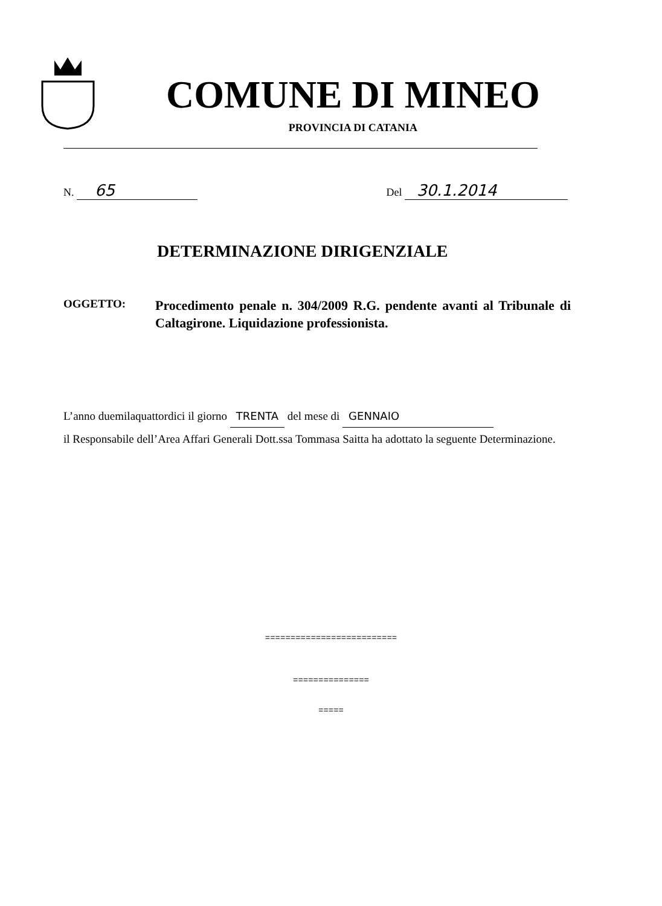COMUNE DI MINEO
PROVINCIA DI CATANIA
N. 65
Del 30.1.2014
DETERMINAZIONE DIRIGENZIALE
OGGETTO:
Procedimento penale n. 304/2009 R.G. pendente avanti al Tribunale di Caltagirone. Liquidazione professionista.
L’anno duemilaquattordici il giorno TRENTA del mese di GENNAIO
il Responsabile dell’Area Affari Generali Dott.ssa Tommasa Saitta ha adottato la seguente Determinazione.
==========================
===============
=====